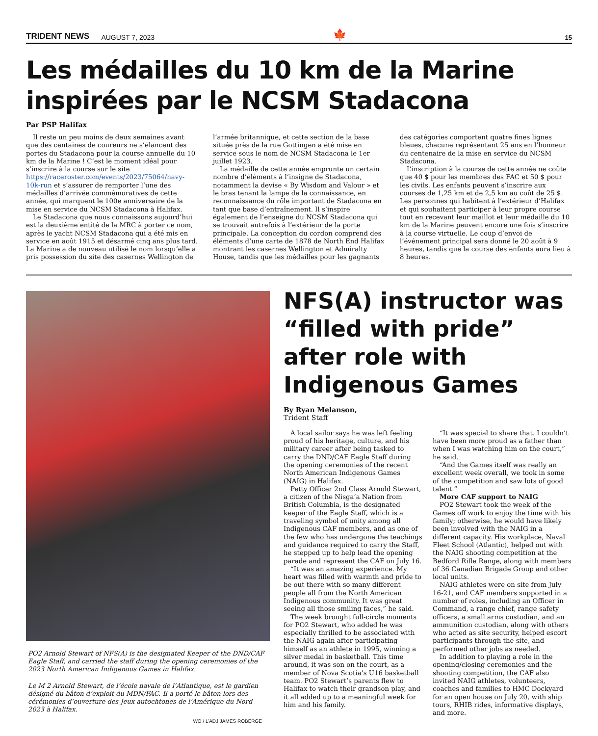TRIDENT NEWS AUGUST 7, 2023 🍁 15
Les médailles du 10 km de la Marine inspirées par le NCSM Stadacona
Par PSP Halifax
Il reste un peu moins de deux semaines avant que des centaines de coureurs ne s’élancent des portes du Stadacona pour la course annuelle du 10 km de la Marine ! C’est le moment idéal pour s’inscrire à la course sur le site https://raceroster.com/events/2023/75064/navy-10k-run et s’assurer de remporter l’une des médailles d’arrivée commémoratives de cette année, qui marquent le 100e anniversaire de la mise en service du NCSM Stadacona à Halifax.
Le Stadacona que nous connaissons aujourd’hui est la deuxième entité de la MRC à porter ce nom, après le yacht NCSM Stadacona qui a été mis en service en août 1915 et désarmé cinq ans plus tard. La Marine a de nouveau utilisé le nom lorsqu’elle a pris possession du site des casernes Wellington de l’armée britannique, et cette section de la base située près de la rue Gottingen a été mise en service sous le nom de NCSM Stadacona le 1er juillet 1923.
La médaille de cette année emprunte un certain nombre d’éléments à l’insigne de Stadacona, notamment la devise « By Wisdom and Valour » et le bras tenant la lampe de la connaissance, en reconnaissance du rôle important de Stadacona en tant que base d’entraînement. Il s’inspire également de l’enseigne du NCSM Stadacona qui se trouvait autrefois à l’extérieur de la porte principale. La conception du cordon comprend des éléments d’une carte de 1878 de North End Halifax montrant les casernes Wellington et Admiralty House, tandis que les médailles pour les gagnants des catégories comportent quatre fines lignes bleues, chacune représentant 25 ans en l’honneur du centenaire de la mise en service du NCSM Stadacona.
L’inscription à la course de cette année ne coûte que 40 $ pour les membres des FAC et 50 $ pour les civils. Les enfants peuvent s’inscrire aux courses de 1,25 km et de 2,5 km au coût de 25 $. Les personnes qui habitent à l’extérieur d’Halifax et qui souhaitent participer à leur propre course tout en recevant leur maillot et leur médaille du 10 km de la Marine peuvent encore une fois s’inscrire à la course virtuelle. Le coup d’envoi de l’événement principal sera donné le 20 août à 9 heures, tandis que la course des enfants aura lieu à 8 heures.
PO2 Arnold Stewart of NFS(A) is the designated Keeper of the DND/CAF Eagle Staff, and carried the staff during the opening ceremonies of the 2023 North American Indigenous Games in Halifax.
Le M 2 Arnold Stewart, de l’école navale de l’Atlantique, est le gardien désigné du bâton d’exploit du MDN/FAC. Il a porté le bâton lors des cérémonies d’ouverture des Jeux autochtones de l’Amérique du Nord 2023 à Halifax.
WO / L’ADJ JAMES ROBERGE
NFS(A) instructor was “filled with pride” after role with Indigenous Games
By Ryan Melanson,
Trident Staff
A local sailor says he was left feeling proud of his heritage, culture, and his military career after being tasked to carry the DND/CAF Eagle Staff during the opening ceremonies of the recent North American Indigenous Games (NAIG) in Halifax.
Petty Officer 2nd Class Arnold Stewart, a citizen of the Nisga’a Nation from British Columbia, is the designated keeper of the Eagle Staff, which is a traveling symbol of unity among all Indigenous CAF members, and as one of the few who has undergone the teachings and guidance required to carry the Staff, he stepped up to help lead the opening parade and represent the CAF on July 16.
“It was an amazing experience. My heart was filled with warmth and pride to be out there with so many different people all from the North American Indigenous community. It was great seeing all those smiling faces,” he said.
The week brought full-circle moments for PO2 Stewart, who added he was especially thrilled to be associated with the NAIG again after participating himself as an athlete in 1995, winning a silver medal in basketball. This time around, it was son on the court, as a member of Nova Scotia’s U16 basketball team. PO2 Stewart’s parents flew to Halifax to watch their grandson play, and it all added up to a meaningful week for him and his family.
“It was special to share that. I couldn’t have been more proud as a father than when I was watching him on the court,” he said.
“And the Games itself was really an excellent week overall, we took in some of the competition and saw lots of good talent.”
More CAF support to NAIG
PO2 Stewart took the week of the Games off work to enjoy the time with his family; otherwise, he would have likely been involved with the NAIG in a different capacity. His workplace, Naval Fleet School (Atlantic), helped out with the NAIG shooting competition at the Bedford Rifle Range, along with members of 36 Canadian Brigade Group and other local units.
NAIG athletes were on site from July 16-21, and CAF members supported in a number of roles, including an Officer in Command, a range chief, range safety officers, a small arms custodian, and an ammunition custodian, along with others who acted as site security, helped escort participants through the site, and performed other jobs as needed.
In addition to playing a role in the opening/closing ceremonies and the shooting competition, the CAF also invited NAIG athletes, volunteers, coaches and families to HMC Dockyard for an open house on July 20, with ship tours, RHIB rides, informative displays, and more.